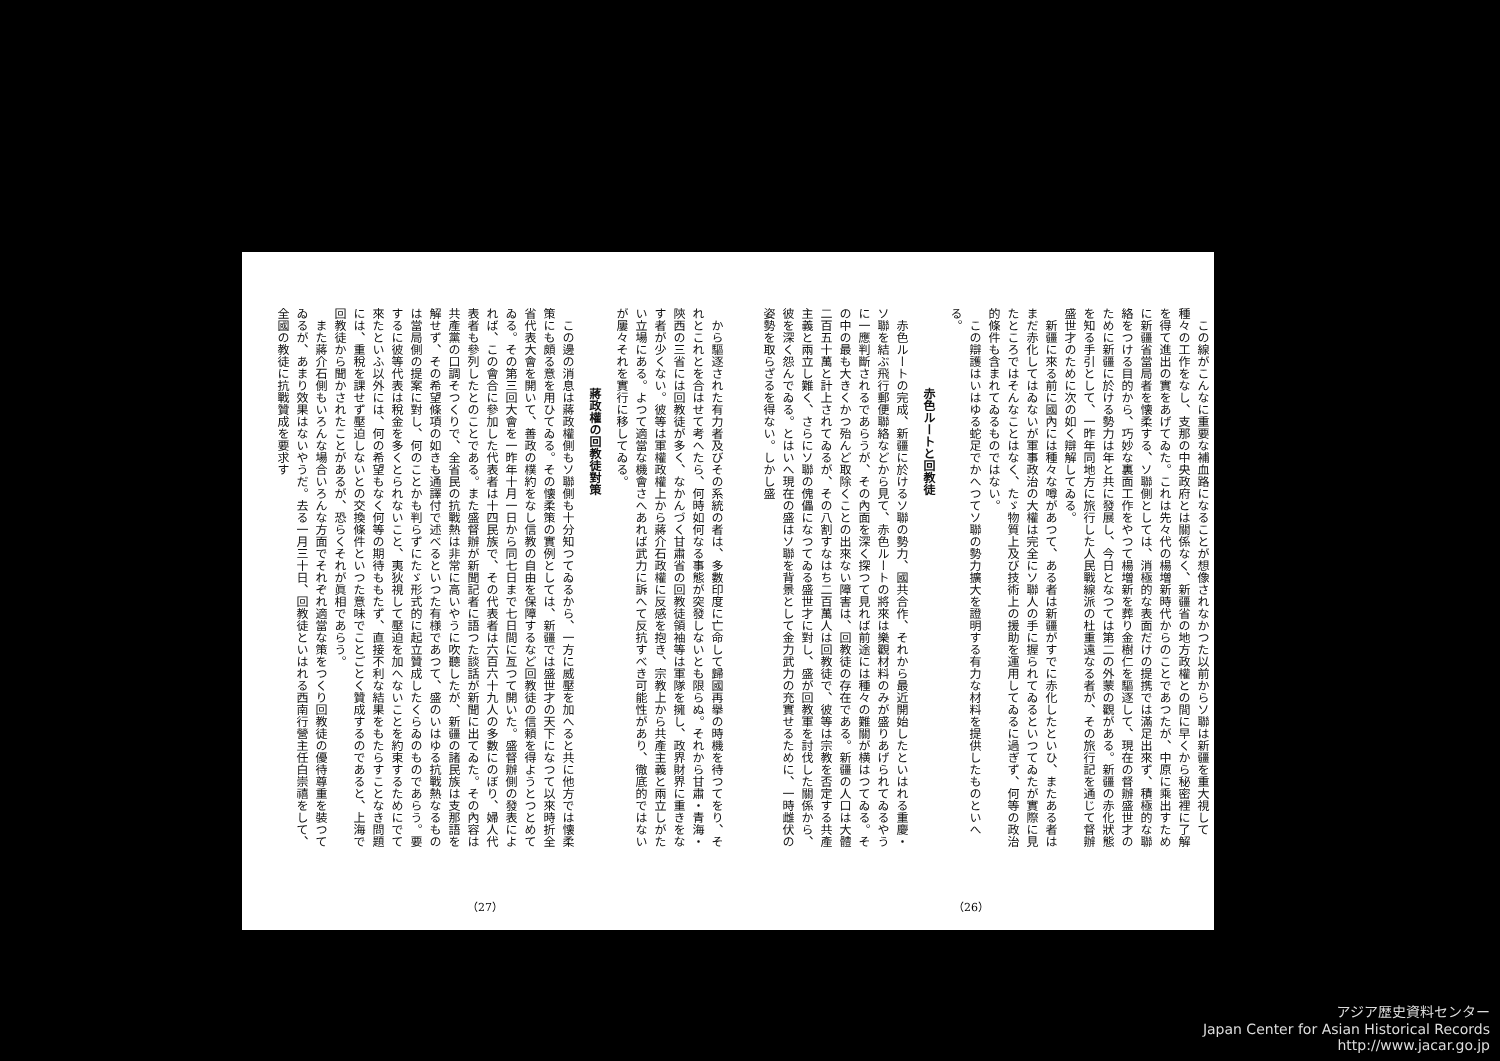この線がこんなに重要な補血路になることが想像されなかつた以前からソ聯は新疆を重大視して種々の工作をなし、支那の中央政府とは關係なく、新疆省の地方政權との間に早くから秘密裡に了解を得て進出の實をあげてゐた。これは先々代の楊増新時代からのことであつたが、中原に乘出すために新疆省當局者を懐柔する、ソ聯側としては、消極的な表面だけの提携では滿足出來ず、積極的な聯絡をつける目的から、巧妙な裏面工作をやつて楊増新を葬り金樹仁を驅逐して、現在の督辦盛世才のために新疆に於ける勢力は年と共に發展し、今日となつては第二の外蒙の觀がある。新疆の赤化狀態を知る手引として、一昨年同地方に旅行した人民戰線派の杜重遠なる者が、その旅行記を通じて督辦盛世才のために次の如く辯解してゐる。
新疆に來る前に國內には種々な噂があつて、ある者は新疆がすでに赤化したといひ、またある者はまだ赤化してはゐないが軍事政治の大權は完全にソ聯人の手に握られてゐるといつてゐたが實際に見たところではそんなことはなく、たゞ物質上及び技術上の援助を運用してゐるに過ぎず、何等の政治的條件も含まれてゐるものではない。
この辯護はいはゆる蛇足でかへつてソ聯の勢力擴大を證明する有力な材料を提供したものといへる。
赤色ルートと回教徒
赤色ルートの完成、新疆に於けるソ聯の勢力、國共合作、それから最近開始したといはれる重慶・ソ聯を結ぶ飛行郵便聯絡などから見て、赤色ルートの將來は樂觀材料のみが盛りあげられてゐるやうに一應判斷されるであらうが、その內面を深く探つて見れば前途には種々の難關が横はつてゐる。その中の最も大きくかつ殆んど取除くことの出來ない障害は、回教徒の存在である。新疆の人口は大體二百五十萬と計上されてゐるが、その八割すなはち二百萬人は回教徒で、彼等は宗教を否定する共產主義と兩立し難く、さらにソ聯の傀儡になつてゐる盛世才に對し、盛が回教軍を討伐した關係から、彼を深く怨んでゐる。とはいへ現在の盛はソ聯を背景として金力武力の充實せるために、一時雌伏の姿勢を取らざるを得ない。しかし盛
（26）
から驅逐された有力者及びその系統の者は、多數印度に亡命して歸國再擧の時機を待つてをり、それとこれとを合はせて考へたら、何時如何なる事態が突發しないとも限らぬ。それから甘肅・青海・陝西の三省には回教徒が多く、なかんづく甘肅省の回教徒領袖等は軍隊を擁し、政界財界に重きをなす者が少くない。彼等は軍權政權上から蔣介石政權に反感を抱き、宗教上から共產主義と兩立しがたい立場にある。よつて適當な機會さへあれば武力に訴へて反抗すべき可能性があり、徹底的ではないが屢々それを實行に移してゐる。
蔣政權の回教徒對策
この邊の消息は蔣政權側もソ聯側も十分知つてゐるから、一方に威壓を加へると共に他方では懐柔策にも頗る意を用ひてゐる。その懐柔策の實例としては、新疆では盛世才の天下になつて以來時折全省代表大會を開いて、善政の樸約をなし信教の自由を保障するなど回教徒の信頼を得ようとつとめてゐる。その第三回大會を一昨年十月一日から同七日まで七日間に亙つて開いた。盛督辦側の發表によれば、この會合に參加した代表者は十四民族で、その代表者は六百六十九人の多數にのぼり、婦人代表者も參列したとのことである。また盛督辦が新聞記者に語つた談話が新聞に出てゐた。その內容は共產黨の口調そつくりで、全省民の抗戰熱は非常に高いやうに吹聽したが、新疆の諸民族は支那語を解せず、その希望條項の如きも通譯付で述べるといつた有様であつて、盛のいはゆる抗戰熱なるものは當局側の提案に對し、何のことかも判らずにたゞ形式的に起立贊成したくらゐのものであらう。要するに彼等代表は稅金を多くとられないこと、夷狄視して壓迫を加へないことを約束するためにでて來たといふ以外には、何の希望もなく何等の期待ももたず、直接不利な結果をもたらすことなき問題には、重稅を課せず壓迫しないとの交換條件といつた意味でことごとく贊成するのであると、上海で回教徒から聞かされたことがあるが、恐らくそれが眞相であらう。
また蔣介石側もいろんな場合いろんな方面でそれぞれ適當な策をつくり回教徒の優待尊重を裝つてゐるが、あまり效果はないやうだ。去る一月三十日、回教徒といはれる西南行營主任白崇禧をして、全國の教徒に抗戰贊成を要求す
（27）
アジア歴史資料センター
Japan Center for Asian Historical Records
http://www.jacar.go.jp